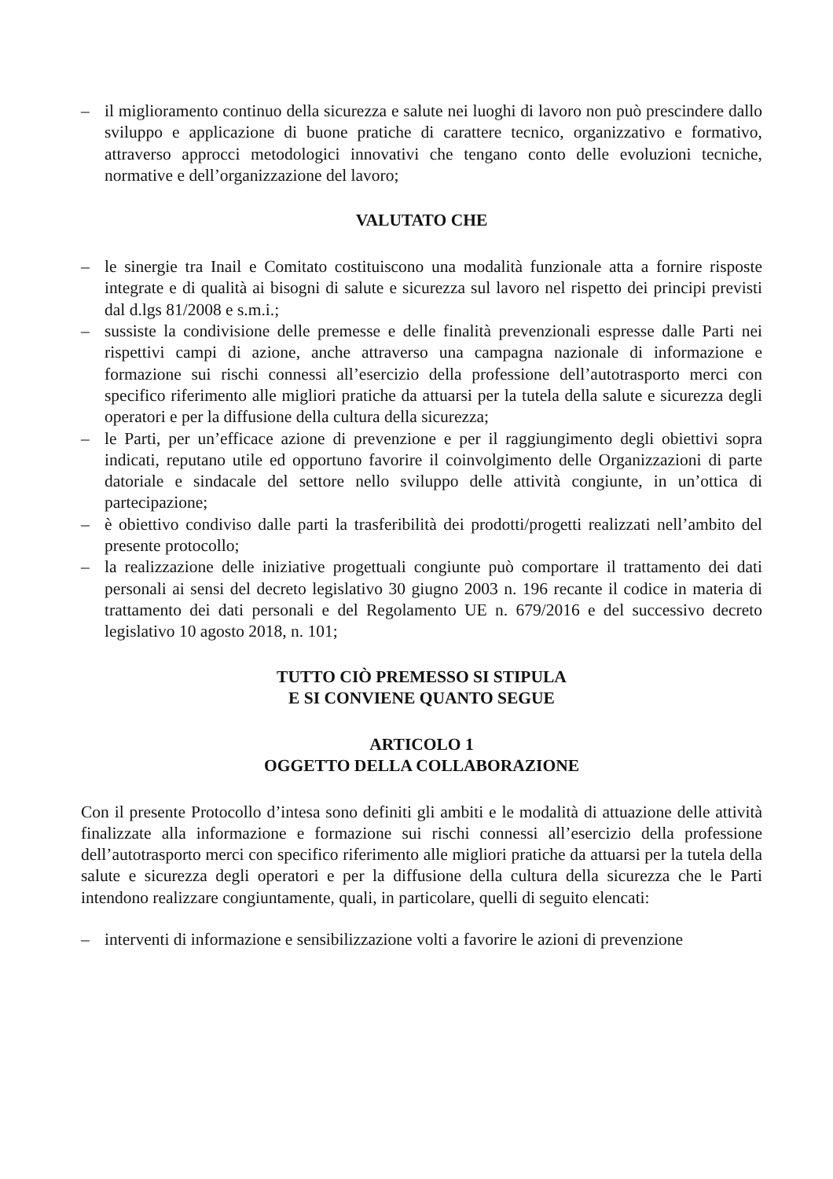– il miglioramento continuo della sicurezza e salute nei luoghi di lavoro non può prescindere dallo sviluppo e applicazione di buone pratiche di carattere tecnico, organizzativo e formativo, attraverso approcci metodologici innovativi che tengano conto delle evoluzioni tecniche, normative e dell’organizzazione del lavoro;
VALUTATO CHE
– le sinergie tra Inail e Comitato costituiscono una modalità funzionale atta a fornire risposte integrate e di qualità ai bisogni di salute e sicurezza sul lavoro nel rispetto dei principi previsti dal d.lgs 81/2008 e s.m.i.;
– sussiste la condivisione delle premesse e delle finalità prevenzionali espresse dalle Parti nei rispettivi campi di azione, anche attraverso una campagna nazionale di informazione e formazione sui rischi connessi all’esercizio della professione dell’autotrasporto merci con specifico riferimento alle migliori pratiche da attuarsi per la tutela della salute e sicurezza degli operatori e per la diffusione della cultura della sicurezza;
– le Parti, per un’efficace azione di prevenzione e per il raggiungimento degli obiettivi sopra indicati, reputano utile ed opportuno favorire il coinvolgimento delle Organizzazioni di parte datoriale e sindacale del settore nello sviluppo delle attività congiunte, in un’ottica di partecipazione;
– è obiettivo condiviso dalle parti la trasferibilità dei prodotti/progetti realizzati nell’ambito del presente protocollo;
– la realizzazione delle iniziative progettuali congiunte può comportare il trattamento dei dati personali ai sensi del decreto legislativo 30 giugno 2003 n. 196 recante il codice in materia di trattamento dei dati personali e del Regolamento UE n. 679/2016 e del successivo decreto legislativo 10 agosto 2018, n. 101;
TUTTO CIÒ PREMESSO SI STIPULA
E SI CONVIENE QUANTO SEGUE
ARTICOLO 1
OGGETTO DELLA COLLABORAZIONE
Con il presente Protocollo d’intesa sono definiti gli ambiti e le modalità di attuazione delle attività finalizzate alla informazione e formazione sui rischi connessi all’esercizio della professione dell’autotrasporto merci con specifico riferimento alle migliori pratiche da attuarsi per la tutela della salute e sicurezza degli operatori e per la diffusione della cultura della sicurezza che le Parti intendono realizzare congiuntamente, quali, in particolare, quelli di seguito elencati:
– interventi di informazione e sensibilizzazione volti a favorire le azioni di prevenzione